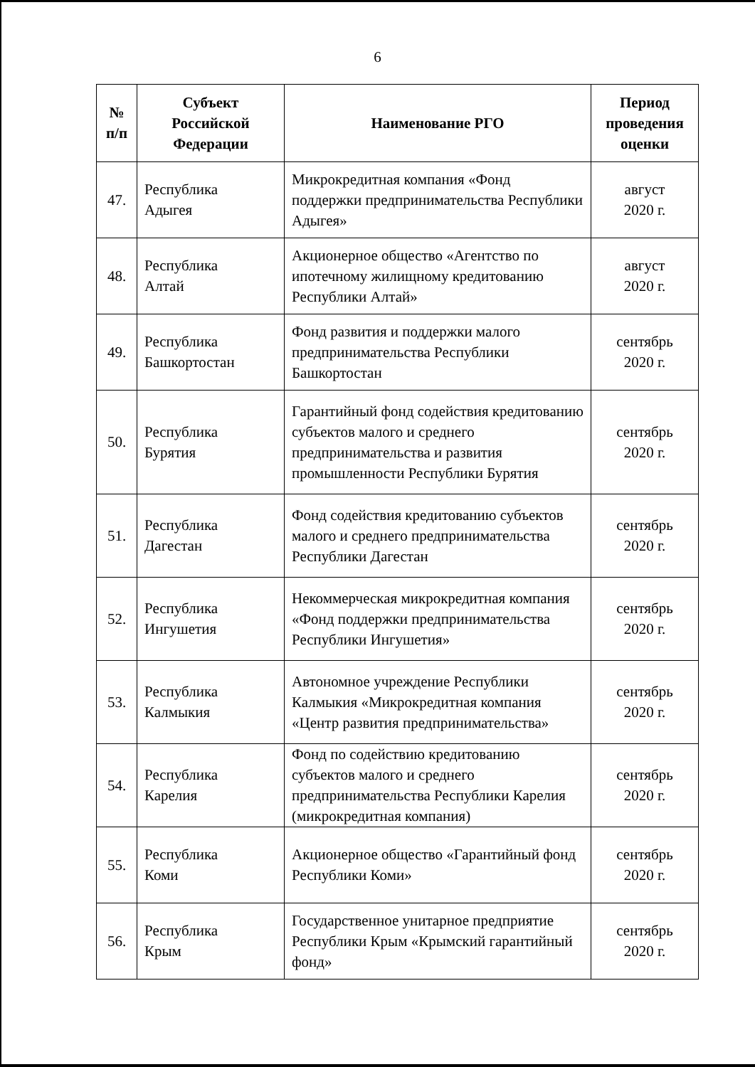6
| № п/п | Субъект Российской Федерации | Наименование РГО | Период проведения оценки |
| --- | --- | --- | --- |
| 47. | Республика Адыгея | Микрокредитная компания «Фонд поддержки предпринимательства Республики Адыгея» | август 2020 г. |
| 48. | Республика Алтай | Акционерное общество «Агентство по ипотечному жилищному кредитованию Республики Алтай» | август 2020 г. |
| 49. | Республика Башкортостан | Фонд развития и поддержки малого предпринимательства Республики Башкортостан | сентябрь 2020 г. |
| 50. | Республика Бурятия | Гарантийный фонд содействия кредитованию субъектов малого и среднего предпринимательства и развития промышленности Республики Бурятия | сентябрь 2020 г. |
| 51. | Республика Дагестан | Фонд содействия кредитованию субъектов малого и среднего предпринимательства Республики Дагестан | сентябрь 2020 г. |
| 52. | Республика Ингушетия | Некоммерческая микрокредитная компания «Фонд поддержки предпринимательства Республики Ингушетия» | сентябрь 2020 г. |
| 53. | Республика Калмыкия | Автономное учреждение Республики Калмыкия «Микрокредитная компания «Центр развития предпринимательства» | сентябрь 2020 г. |
| 54. | Республика Карелия | Фонд по содействию кредитованию субъектов малого и среднего предпринимательства Республики Карелия (микрокредитная компания) | сентябрь 2020 г. |
| 55. | Республика Коми | Акционерное общество «Гарантийный фонд Республики Коми» | сентябрь 2020 г. |
| 56. | Республика Крым | Государственное унитарное предприятие Республики Крым «Крымский гарантийный фонд» | сентябрь 2020 г. |